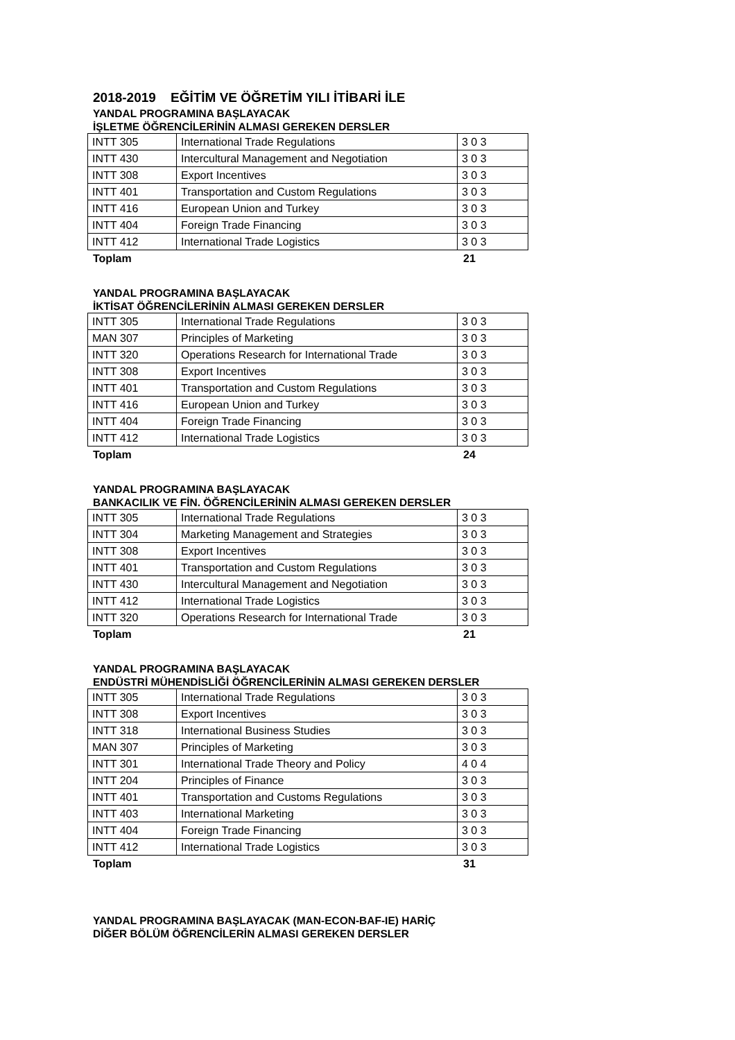2018-2019 EĞİTİM VE ÖĞRETİM YILI İTİBARİ İLE
YANDAL PROGRAMINA BAŞLAYACAK
İŞLETME ÖĞRENCİLERİNİN ALMASI GEREKEN DERSLER
| INTT 305 | International Trade Regulations | 3 0 3 |
| INTT 430 | Intercultural Management and Negotiation | 3 0 3 |
| INTT 308 | Export Incentives | 3 0 3 |
| INTT 401 | Transportation and Custom Regulations | 3 0 3 |
| INTT 416 | European Union and Turkey | 3 0 3 |
| INTT 404 | Foreign Trade Financing | 3 0 3 |
| INTT 412 | International Trade Logistics | 3 0 3 |
Toplam 21
YANDAL PROGRAMINA BAŞLAYACAK
İKTİSAT ÖĞRENCİLERİNİN ALMASI GEREKEN DERSLER
| INTT 305 | International Trade Regulations | 3 0 3 |
| MAN 307 | Principles of Marketing | 3 0 3 |
| INTT 320 | Operations Research for International Trade | 3 0 3 |
| INTT 308 | Export Incentives | 3 0 3 |
| INTT 401 | Transportation and Custom Regulations | 3 0 3 |
| INTT 416 | European Union and Turkey | 3 0 3 |
| INTT 404 | Foreign Trade Financing | 3 0 3 |
| INTT 412 | International Trade Logistics | 3 0 3 |
Toplam 24
YANDAL PROGRAMINA BAŞLAYACAK
BANKACILIK VE FİN. ÖĞRENCİLERİNİN ALMASI GEREKEN DERSLER
| INTT 305 | International Trade Regulations | 3 0 3 |
| INTT 304 | Marketing Management and Strategies | 3 0 3 |
| INTT 308 | Export Incentives | 3 0 3 |
| INTT 401 | Transportation and Custom Regulations | 3 0 3 |
| INTT 430 | Intercultural Management and Negotiation | 3 0 3 |
| INTT 412 | International Trade Logistics | 3 0 3 |
| INTT 320 | Operations Research for International Trade | 3 0 3 |
Toplam 21
YANDAL PROGRAMINA BAŞLAYACAK
ENDÜSTRİ MÜHENDİSLİĞİ ÖĞRENCİLERİNİN ALMASI GEREKEN DERSLER
| INTT 305 | International Trade Regulations | 3 0 3 |
| INTT 308 | Export Incentives | 3 0 3 |
| INTT 318 | International Business Studies | 3 0 3 |
| MAN 307 | Principles of Marketing | 3 0 3 |
| INTT 301 | International Trade Theory and Policy | 4 0 4 |
| INTT 204 | Principles of Finance | 3 0 3 |
| INTT 401 | Transportation and Customs Regulations | 3 0 3 |
| INTT 403 | International Marketing | 3 0 3 |
| INTT 404 | Foreign Trade Financing | 3 0 3 |
| INTT 412 | International Trade Logistics | 3 0 3 |
Toplam 31
YANDAL PROGRAMINA BAŞLAYACAK (MAN-ECON-BAF-IE) HARİÇ
DİĞER BÖLÜM ÖĞRENCİLERİN ALMASI GEREKEN DERSLER